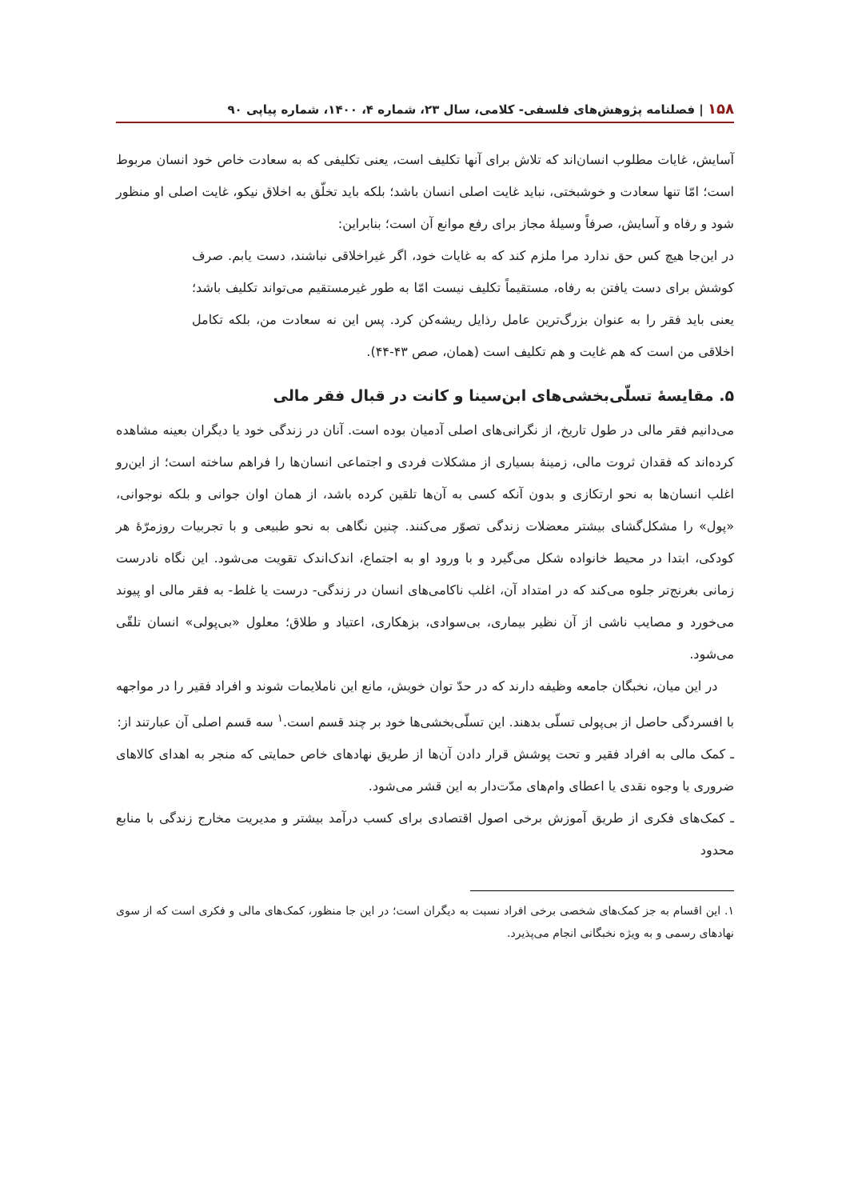۱۵۸ | فصلنامه پژوهش‌های فلسفی- کلامی، سال ۲۳، شماره ۴، ۱۴۰۰، شماره پیاپی ۹۰
آسایش، غایات مطلوب انسان‌اند که تلاش برای آنها تکلیف است، یعنی تکلیفی که به سعادت خاص خود انسان مربوط است؛ امّا تنها سعادت و خوشبختی، نباید غایت اصلی انسان باشد؛ بلکه باید تخلّق به اخلاق نیکو، غایت اصلی او منظور شود و رفاه و آسایش، صرفاً وسیلهٔ مجاز برای رفع موانع آن است؛ بنابراین:
در این‌جا هیچ کس حق ندارد مرا ملزم کند که به غایات خود، اگر غیراخلاقی نباشند، دست یابم. صرف کوشش برای دست یافتن به رفاه، مستقیماً تکلیف نیست امّا به طور غیرمستقیم می‌تواند تکلیف باشد؛ یعنی باید فقر را به عنوان بزرگ‌ترین عامل رذایل ریشه‌کن کرد. پس این نه سعادت من، بلکه تکامل اخلاقی من است که هم غایت و هم تکلیف است (همان، صص ۴۳-۴۴).
۵. مقایسهٔ تسلّی‌بخشی‌های ابن‌سینا و کانت در قبال فقر مالی
می‌دانیم فقر مالی در طول تاریخ، از نگرانی‌های اصلی آدمیان بوده است. آنان در زندگی خود یا دیگران بعینه مشاهده کرده‌اند که فقدان ثروت مالی، زمینهٔ بسیاری از مشکلات فردی و اجتماعی انسان‌ها را فراهم ساخته است؛ از این‌رو اغلب انسان‌ها به نحو ارتکازی و بدون آنکه کسی به آن‌ها تلقین کرده باشد، از همان اوان جوانی و بلکه نوجوانی، «پول» را مشکل‌گشای بیشتر معضلات زندگی تصوّر می‌کنند. چنین نگاهی به نحو طبیعی و با تجربیات روزمرّهٔ هر کودکی، ابتدا در محیط خانواده شکل می‌گیرد و با ورود او به اجتماع، اندک‌اندک تقویت می‌شود. این نگاه نادرست زمانی بغرنج‌تر جلوه می‌کند که در امتداد آن، اغلب ناکامی‌های انسان در زندگی- درست یا غلط- به فقر مالی او پیوند می‌خورد و مصایب ناشی از آن نظیر بیماری، بی‌سوادی، بزهکاری، اعتیاد و طلاق؛ معلول «بی‌پولی» انسان تلقّی می‌شود.
در این میان، نخبگان جامعه وظیفه دارند که در حدّ توان خویش، مانع این ناملایمات شوند و افراد فقیر را در مواجهه با افسردگی حاصل از بی‌پولی تسلّی بدهند. این تسلّی‌بخشی‌ها خود بر چند قسم است.<sup>۱</sup> سه قسم اصلی آن عبارتند از:
ـ کمک مالی به افراد فقیر و تحت پوشش قرار دادن آن‌ها از طریق نهادهای خاص حمایتی که منجر به اهدای کالاهای ضروری یا وجوه نقدی یا اعطای وام‌های مدّت‌دار به این قشر می‌شود.
ـ کمک‌های فکری از طریق آموزش برخی اصول اقتصادی برای کسب درآمد بیشتر و مدیریت مخارج زندگی با منابع محدود
۱. این اقسام به جز کمک‌های شخصی برخی افراد نسبت به دیگران است؛ در این جا منظور، کمک‌های مالی و فکری است که از سوی نهادهای رسمی و به ویژه نخبگانی انجام می‌پذیرد.